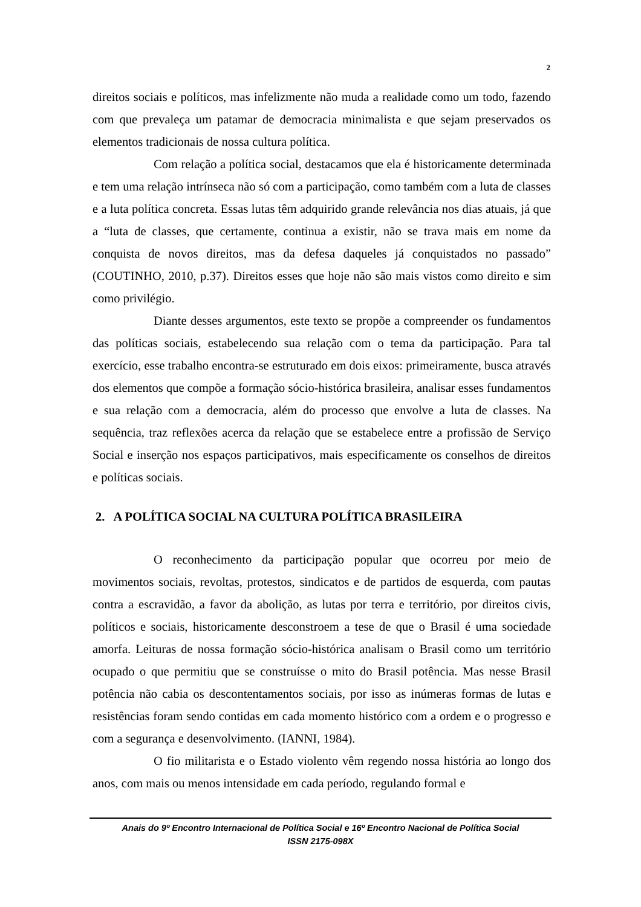2
direitos sociais e políticos, mas infelizmente não muda a realidade como um todo, fazendo com que prevaleça um patamar de democracia minimalista e que sejam preservados os elementos tradicionais de nossa cultura política.
Com relação a política social, destacamos que ela é historicamente determinada e tem uma relação intrínseca não só com a participação, como também com a luta de classes e a luta política concreta. Essas lutas têm adquirido grande relevância nos dias atuais, já que a “luta de classes, que certamente, continua a existir, não se trava mais em nome da conquista de novos direitos, mas da defesa daqueles já conquistados no passado” (COUTINHO, 2010, p.37). Direitos esses que hoje não são mais vistos como direito e sim como privilégio.
Diante desses argumentos, este texto se propõe a compreender os fundamentos das políticas sociais, estabelecendo sua relação com o tema da participação. Para tal exercício, esse trabalho encontra-se estruturado em dois eixos: primeiramente, busca através dos elementos que compõe a formação sócio-histórica brasileira, analisar esses fundamentos e sua relação com a democracia, além do processo que envolve a luta de classes. Na sequência, traz reflexões acerca da relação que se estabelece entre a profissão de Serviço Social e inserção nos espaços participativos, mais especificamente os conselhos de direitos e políticas sociais.
2. A POLÍTICA SOCIAL NA CULTURA POLÍTICA BRASILEIRA
O reconhecimento da participação popular que ocorreu por meio de movimentos sociais, revoltas, protestos, sindicatos e de partidos de esquerda, com pautas contra a escravidão, a favor da abolição, as lutas por terra e território, por direitos civis, políticos e sociais, historicamente desconstroem a tese de que o Brasil é uma sociedade amorfa. Leituras de nossa formação sócio-histórica analisam o Brasil como um território ocupado o que permitiu que se construísse o mito do Brasil potência. Mas nesse Brasil potência não cabia os descontentamentos sociais, por isso as inúmeras formas de lutas e resistências foram sendo contidas em cada momento histórico com a ordem e o progresso e com a segurança e desenvolvimento. (IANNI, 1984).
O fio militarista e o Estado violento vêm regendo nossa história ao longo dos anos, com mais ou menos intensidade em cada período, regulando formal e
Anais do 9º Encontro Internacional de Política Social e 16º Encontro Nacional de Política Social
ISSN 2175-098X